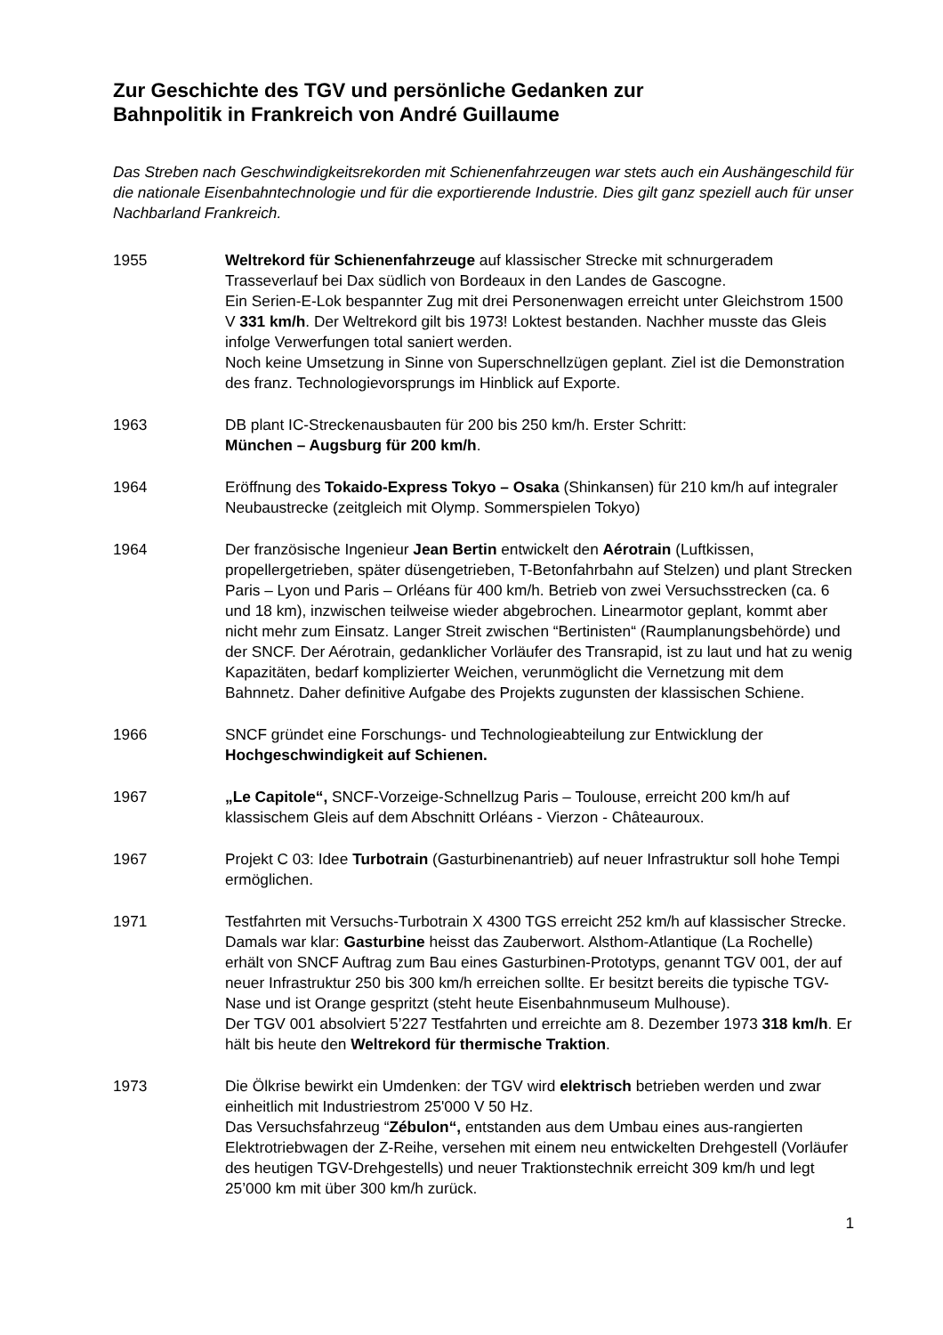Zur Geschichte des TGV und persönliche Gedanken zur
Bahnpolitik in Frankreich von André Guillaume
Das Streben nach Geschwindigkeitsrekorden mit Schienenfahrzeugen war stets auch ein Aushängeschild für die nationale Eisenbahntechnologie und für die exportierende Industrie. Dies gilt ganz speziell auch für unser Nachbarland Frankreich.
1955 Weltrekord für Schienenfahrzeuge auf klassischer Strecke mit schnurgeradem Trasseverlauf bei Dax südlich von Bordeaux in den Landes de Gascogne.
Ein Serien-E-Lok bespannter Zug mit drei Personenwagen erreicht unter Gleichstrom 1500 V 331 km/h. Der Weltrekord gilt bis 1973! Loktest bestanden. Nachher musste das Gleis infolge Verwerfungen total saniert werden.
Noch keine Umsetzung in Sinne von Superschnellzügen geplant. Ziel ist die Demonstration des franz. Technologievorsprungs im Hinblick auf Exporte.
1963 DB plant IC-Streckenausbauten für 200 bis 250 km/h. Erster Schritt:
München – Augsburg für 200 km/h.
1964 Eröffnung des Tokaido-Express Tokyo – Osaka (Shinkansen) für 210 km/h auf integraler Neubaustrecke (zeitgleich mit Olymp. Sommerspielen Tokyo)
1964 Der französische Ingenieur Jean Bertin entwickelt den Aérotrain (Luftkissen, propellergetrieben, später düsengetrieben, T-Betonfahrbahn auf Stelzen) und plant Strecken Paris – Lyon und Paris – Orléans für 400 km/h. Betrieb von zwei Versuchsstrecken (ca. 6 und 18 km), inzwischen teilweise wieder abgebrochen. Linearmotor geplant, kommt aber nicht mehr zum Einsatz. Langer Streit zwischen “Bertinisten“ (Raumplanungsbehörde) und der SNCF. Der Aérotrain, gedanklicher Vorläufer des Transrapid, ist zu laut und hat zu wenig Kapazitäten, bedarf komplizierter Weichen, verunmöglicht die Vernetzung mit dem Bahnnetz. Daher definitive Aufgabe des Projekts zugunsten der klassischen Schiene.
1966 SNCF gründet eine Forschungs- und Technologieabteilung zur Entwicklung der Hochgeschwindigkeit auf Schienen.
1967 „Le Capitole“, SNCF-Vorzeige-Schnellzug Paris – Toulouse, erreicht 200 km/h auf klassischem Gleis auf dem Abschnitt Orléans - Vierzon - Châteauroux.
1967 Projekt C 03: Idee Turbotrain (Gasturbinenantrieb) auf neuer Infrastruktur soll hohe Tempi ermöglichen.
1971 Testfahrten mit Versuchs-Turbotrain X 4300 TGS erreicht 252 km/h auf klassischer Strecke. Damals war klar: Gasturbine heisst das Zauberwort. Alsthom-Atlantique (La Rochelle) erhält von SNCF Auftrag zum Bau eines Gasturbinen-Prototyps, genannt TGV 001, der auf neuer Infrastruktur 250 bis 300 km/h erreichen sollte. Er besitzt bereits die typische TGV-Nase und ist Orange gespritzt (steht heute Eisenbahnmuseum Mulhouse).
Der TGV 001 absolviert 5’227 Testfahrten und erreichte am 8. Dezember 1973 318 km/h. Er hält bis heute den Weltrekord für thermische Traktion.
1973 Die Ölkrise bewirkt ein Umdenken: der TGV wird elektrisch betrieben werden und zwar einheitlich mit Industriestrom 25'000 V 50 Hz.
Das Versuchsfahrzeug “Zébulon“, entstanden aus dem Umbau eines aus-rangierten Elektrotriebwagen der Z-Reihe, versehen mit einem neu entwickelten Drehgestell (Vorläufer des heutigen TGV-Drehgestells) und neuer Traktionstechnik erreicht 309 km/h und legt 25’000 km mit über 300 km/h zurück.
1